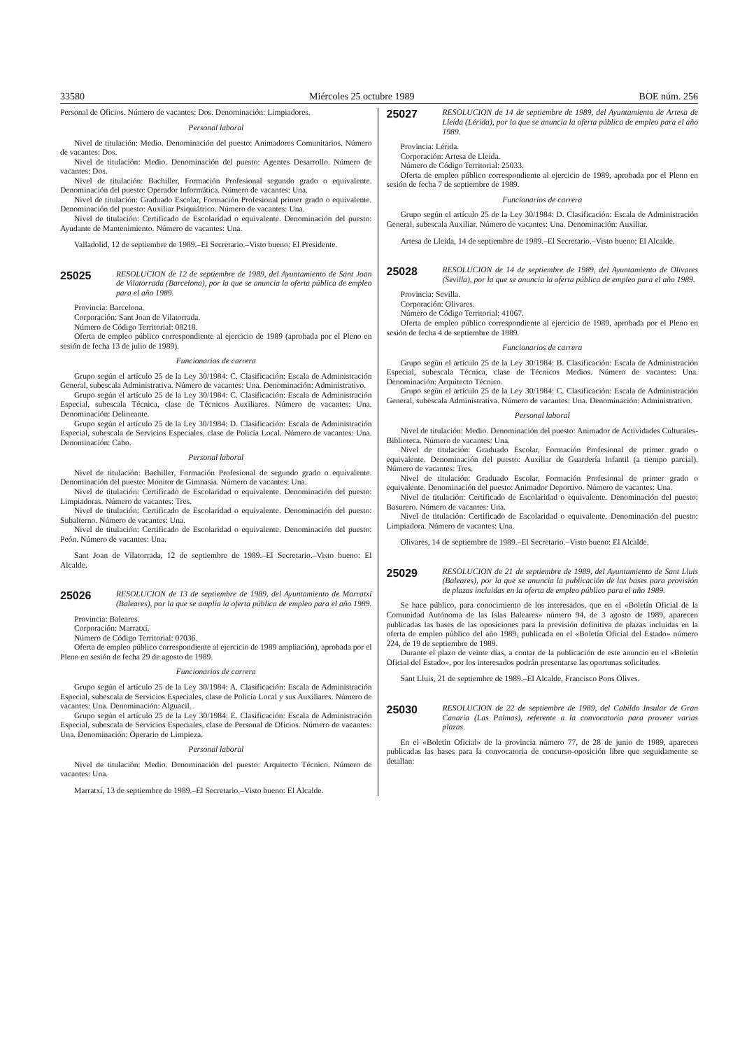33580 Miércoles 25 octubre 1989 BOE núm. 256
Personal de Oficios. Número de vacantes: Dos. Denominación: Limpiadores.
Personal laboral
Nivel de titulación: Medio. Denominación del puesto: Animadores Comunitarios. Número de vacantes: Dos.
Nivel de titulación: Medio. Denominación del puesto: Agentes Desarrollo. Número de vacantes: Dos.
Nivel de titulación: Bachiller, Formación Profesional segundo grado o equivalente. Denominación del puesto: Operador Informática. Número de vacantes: Una.
Nivel de titulación: Graduado Escolar, Formación Profesional primer grado o equivalente. Denominación del puesto: Auxiliar Psiquiátrico. Número de vacantes: Una.
Nivel de titulación: Certificado de Escolaridad o equivalente. Denominación del puesto: Ayudante de Mantenimiento. Número de vacantes: Una.
Valladolid, 12 de septiembre de 1989.–El Secretario.–Visto bueno: El Presidente.
25025 RESOLUCION de 12 de septiembre de 1989, del Ayuntamiento de Sant Joan de Vilatorrada (Barcelona), por la que se anuncia la oferta pública de empleo para el año 1989.
Provincia: Barcelona.
Corporación: Sant Joan de Vilatorrada.
Número de Código Territorial: 08218.
Oferta de empleo público correspondiente al ejercicio de 1989 (aprobada por el Pleno en sesión de fecha 13 de julio de 1989).
Funcionarios de carrera
Grupo según el artículo 25 de la Ley 30/1984: C. Clasificación: Escala de Administración General, subescala Administrativa. Número de vacantes: Una. Denominación: Administrativo.
Grupo según el artículo 25 de la Ley 30/1984: C. Clasificación: Escala de Administración Especial, subescala Técnica, clase de Técnicos Auxiliares. Número de vacantes: Una. Denominación: Delineante.
Grupo según el artículo 25 de la Ley 30/1984: D. Clasificación: Escala de Administración Especial, subescala de Servicios Especiales, clase de Policía Local. Número de vacantes: Una. Denominación: Cabo.
Personal laboral
Nivel de titulación: Bachiller, Formación Profesional de segundo grado o equivalente. Denominación del puesto: Monitor de Gimnasia. Número de vacantes: Una.
Nivel de titulación: Certificado de Escolaridad o equivalente. Denominación del puesto: Limpiadoras. Número de vacantes: Tres.
Nivel de titulación: Certificado de Escolaridad o equivalente. Denominación del puesto: Subalterno. Número de vacantes: Una.
Nivel de titulación: Certificado de Escolaridad o equivalente. Denominación del puesto: Peón. Número de vacantes: Una.
Sant Joan de Vilatorrada, 12 de septiembre de 1989.–El Secretario.–Visto bueno: El Alcalde.
25026 RESOLUCION de 13 de septiembre de 1989, del Ayuntamiento de Marratxí (Baleares), por la que se amplía la oferta pública de empleo para el año 1989.
Provincia: Baleares.
Corporación: Marratxí.
Número de Código Territorial: 07036.
Oferta de empleo público correspondiente al ejercicio de 1989 ampliación), aprobada por el Pleno en sesión de fecha 29 de agosto de 1989.
Funcionarios de carrera
Grupo según el artículo 25 de la Ley 30/1984: A. Clasificación: Escala de Administración Especial, subescala de Servicios Especiales, clase de Policía Local y sus Auxiliares. Número de vacantes: Una. Denominación: Alguacil.
Grupo según el artículo 25 de la Ley 30/1984: E. Clasificación: Escala de Administración Especial, subescala de Servicios Especiales, clase de Personal de Oficios. Número de vacantes: Una. Denominación: Operario de Limpieza.
Personal laboral
Nivel de titulación: Medio. Denominación del puesto: Arquitecto Técnico. Número de vacantes: Una.
Marratxí, 13 de septiembre de 1989.–El Secretario.–Visto bueno: El Alcalde.
25027 RESOLUCION de 14 de septiembre de 1989, del Ayuntamiento de Artesa de Lleida (Lérida), por la que se anuncia la oferta pública de empleo para el año 1989.
Provincia: Lérida.
Corporación: Artesa de Lleida.
Número de Código Territorial: 25033.
Oferta de empleo público correspondiente al ejercicio de 1989, aprobada por el Pleno en sesión de fecha 7 de septiembre de 1989.
Funcionarios de carrera
Grupo según el artículo 25 de la Ley 30/1984: D. Clasificación: Escala de Administración General, subescala Auxiliar. Número de vacantes: Una. Denominación: Auxiliar.
Artesa de Lleida, 14 de septiembre de 1989.–El Secretario.–Visto bueno: El Alcalde.
25028 RESOLUCION de 14 de septiembre de 1989, del Ayuntamiento de Olivares (Sevilla), por la que se anuncia la oferta pública de empleo para el año 1989.
Provincia: Sevilla.
Corporación: Olivares.
Número de Código Territorial: 41067.
Oferta de empleo público correspondiente al ejercicio de 1989, aprobada por el Pleno en sesión de fecha 4 de septiembre de 1989.
Funcionarios de carrera
Grupo según el artículo 25 de la Ley 30/1984: B. Clasificación: Escala de Administración Especial, subescala Técnica, clase de Técnicos Medios. Número de vacantes: Una. Denominación: Arquitecto Técnico.
Grupo según el artículo 25 de la Ley 30/1984: C. Clasificación: Escala de Administración General, subescala Administrativa. Número de vacantes: Una. Denominación: Administrativo.
Personal laboral
Nivel de titulación: Medio. Denominación del puesto: Animador de Actividades Culturales-Biblioteca. Número de vacantes: Una.
Nivel de titulación: Graduado Escolar, Formación Profesional de primer grado o equivalente. Denominación del puesto: Auxiliar de Guardería Infantil (a tiempo parcial). Número de vacantes: Tres.
Nivel de titulación: Graduado Escolar, Formación Profesional de primer grado o equivalente. Denominación del puesto: Animador Deportivo. Número de vacantes: Una.
Nivel de titulación: Certificado de Escolaridad o equivalente. Denominación del puesto: Basurero. Número de vacantes: Una.
Nivel de titulación: Certificado de Escolaridad o equivalente. Denominación del puesto: Limpiadora. Número de vacantes: Una.
Olivares, 14 de septiembre de 1989.–El Secretario.–Visto bueno: El Alcalde.
25029 RESOLUCION de 21 de septiembre de 1989, del Ayuntamiento de Sant Lluis (Baleares), por la que se anuncia la publicación de las bases para provisión de plazas incluidas en la oferta de empleo público para el año 1989.
Se hace público, para conocimiento de los interesados, que en el «Boletín Oficial de la Comunidad Autónoma de las Islas Baleares» número 94, de 3 agosto de 1989, aparecen publicadas las bases de las oposiciones para la previsión definitiva de plazas incluidas en la oferta de empleo público del año 1989, publicada en el «Boletín Oficial del Estado» número 224, de 19 de septiembre de 1989.
Durante el plazo de veinte días, a contar de la publicación de este anuncio en el «Boletín Oficial del Estado», por los interesados podrán presentarse las oportunas solicitudes.
Sant Lluis, 21 de septiembre de 1989.–El Alcalde, Francisco Pons Olives.
25030 RESOLUCION de 22 de septiembre de 1989, del Cabildo Insular de Gran Canaria (Las Palmas), referente a la convocatoria para proveer varias plazas.
En el «Boletín Oficial» de la provincia número 77, de 28 de junio de 1989, aparecen publicadas las bases para la convocatoria de concurso-oposición libre que seguidamente se detallan: